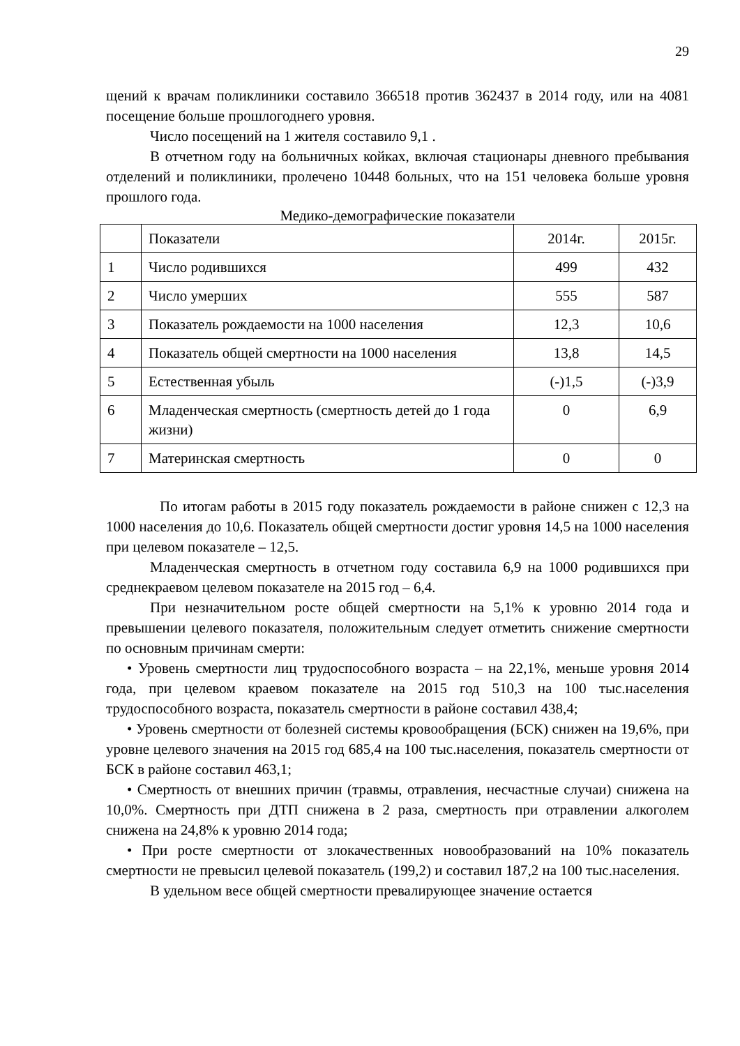29
щений к врачам поликлиники составило 366518 против 362437 в 2014 году, или на 4081 посещение больше прошлогоднего уровня.
Число посещений на 1 жителя составило 9,1 .
В отчетном году на больничных койках, включая стационары дневного пребывания отделений и поликлиники, пролечено 10448 больных, что на 151 человека больше уровня прошлого года.
Медико-демографические показатели
| | Показатели | 2014г. | 2015г. |
| 1 | Число родившихся | 499 | 432 |
| 2 | Число умерших | 555 | 587 |
| 3 | Показатель рождаемости на 1000 населения | 12,3 | 10,6 |
| 4 | Показатель общей смертности на 1000 населения | 13,8 | 14,5 |
| 5 | Естественная убыль | (-)1,5 | (-)3,9 |
| 6 | Младенческая смертность (смертность детей до 1 года жизни) | 0 | 6,9 |
| 7 | Материнская смертность | 0 | 0 |
По итогам работы в 2015 году показатель рождаемости в районе снижен с 12,3 на 1000 населения до 10,6. Показатель общей смертности достиг уровня 14,5 на 1000 населения при целевом показателе – 12,5.
Младенческая смертность в отчетном году составила 6,9 на 1000 родившихся при среднекраевом целевом показателе на 2015 год – 6,4.
При незначительном росте общей смертности на 5,1% к уровню 2014 года и превышении целевого показателя, положительным следует отметить снижение смертности по основным причинам смерти:
• Уровень смертности лиц трудоспособного возраста – на 22,1%, меньше уровня 2014 года, при целевом краевом показателе на 2015 год 510,3 на 100 тыс.населения трудоспособного возраста, показатель смертности в районе составил 438,4;
• Уровень смертности от болезней системы кровообращения (БСК) снижен на 19,6%, при уровне целевого значения на 2015 год 685,4 на 100 тыс.населения, показатель смертности от БСК в районе составил 463,1;
• Смертность от внешних причин (травмы, отравления, несчастные случаи) снижена на 10,0%. Смертность при ДТП снижена в 2 раза, смертность при отравлении алкоголем снижена на 24,8% к уровню 2014 года;
• При росте смертности от злокачественных новообразований на 10% показатель смертности не превысил целевой показатель (199,2) и составил 187,2 на 100 тыс.населения.
В удельном весе общей смертности превалирующее значение остается